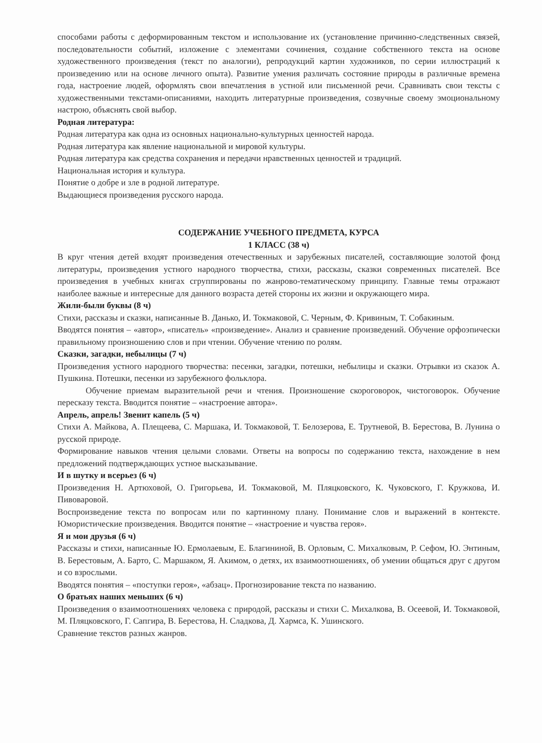способами работы с деформированным текстом и использование их (установление причинно-следственных связей, последовательности событий, изложение с элементами сочинения, создание собственного текста на основе художественного произведения (текст по аналогии), репродукций картин художников, по серии иллюстраций к произведению или на основе личного опыта). Развитие умения различать состояние природы в различные времена года, настроение людей, оформлять свои впечатления в устной или письменной речи. Сравнивать свои тексты с художественными текстами-описаниями, находить литературные произведения, созвучные своему эмоциональному настрою, объяснять свой выбор.
Родная литература:
Родная литература как одна из основных национально-культурных ценностей народа.
Родная литература как явление национальной и мировой культуры.
Родная литература как средства сохранения и передачи нравственных ценностей и традиций.
Национальная история и культура.
Понятие о добре и зле в родной литературе.
Выдающиеся произведения русского народа.
СОДЕРЖАНИЕ УЧЕБНОГО ПРЕДМЕТА, КУРСА
1 КЛАСС (38 ч)
В круг чтения детей входят произведения отечественных и зарубежных писателей, составляющие золотой фонд литературы, произведения устного народного творчества, стихи, рассказы, сказки современных писателей. Все произведения в учебных книгах сгруппированы по жанрово-тематическому принципу. Главные темы отражают наиболее важные и интересные для данного возраста детей стороны их жизни и окружающего мира.
Жили-были буквы (8 ч)
Стихи, рассказы и сказки, написанные В. Данько, И. Токмаковой, С. Черным, Ф. Кривиным, Т. Собакиным.
Вводятся понятия – «автор», «писатель» «произведение». Анализ и сравнение произведений. Обучение орфоэпически правильному произношению слов и при чтении. Обучение чтению по ролям.
Сказки, загадки, небылицы (7 ч)
Произведения устного народного творчества: песенки, загадки, потешки, небылицы и сказки. Отрывки из сказок А. Пушкина. Потешки, песенки из зарубежного фольклора.
Обучение приемам выразительной речи и чтения. Произношение скороговорок, чистоговорок. Обучение пересказу текста. Вводится понятие – «настроение автора».
Апрель, апрель! Звенит капель (5 ч)
Стихи А. Майкова, А. Плещеева, С. Маршака, И. Токмаковой, Т. Белозерова, Е. Трутневой, В. Берестова, В. Лунина о русской природе.
Формирование навыков чтения целыми словами. Ответы на вопросы по содержанию текста, нахождение в нем предложений подтверждающих устное высказывание.
И в шутку и всерьез (6 ч)
Произведения Н. Артюховой, О. Григорьева, И. Токмаковой, М. Пляцковского, К. Чуковского, Г. Кружкова, И. Пивоваровой.
Воспроизведение текста по вопросам или по картинному плану. Понимание слов и выражений в контексте. Юмористические произведения. Вводится понятие – «настроение и чувства героя».
Я и мои друзья (6 ч)
Рассказы и стихи, написанные Ю. Ермолаевым, Е. Благининой, В. Орловым, С. Михалковым, Р. Сефом, Ю. Энтиным, В. Берестовым, А. Барто, С. Маршаком, Я. Акимом, о детях, их взаимоотношениях, об умении общаться друг с другом и со взрослыми.
Вводятся понятия – «поступки героя», «абзац». Прогнозирование текста по названию.
О братьях наших меньших (6 ч)
Произведения о взаимоотношениях человека с природой, рассказы и стихи С. Михалкова, В. Осеевой, И. Токмаковой, М. Пляцковского, Г. Сапгира, В. Берестова, Н. Сладкова, Д. Хармса, К. Ушинского.
Сравнение текстов разных жанров.